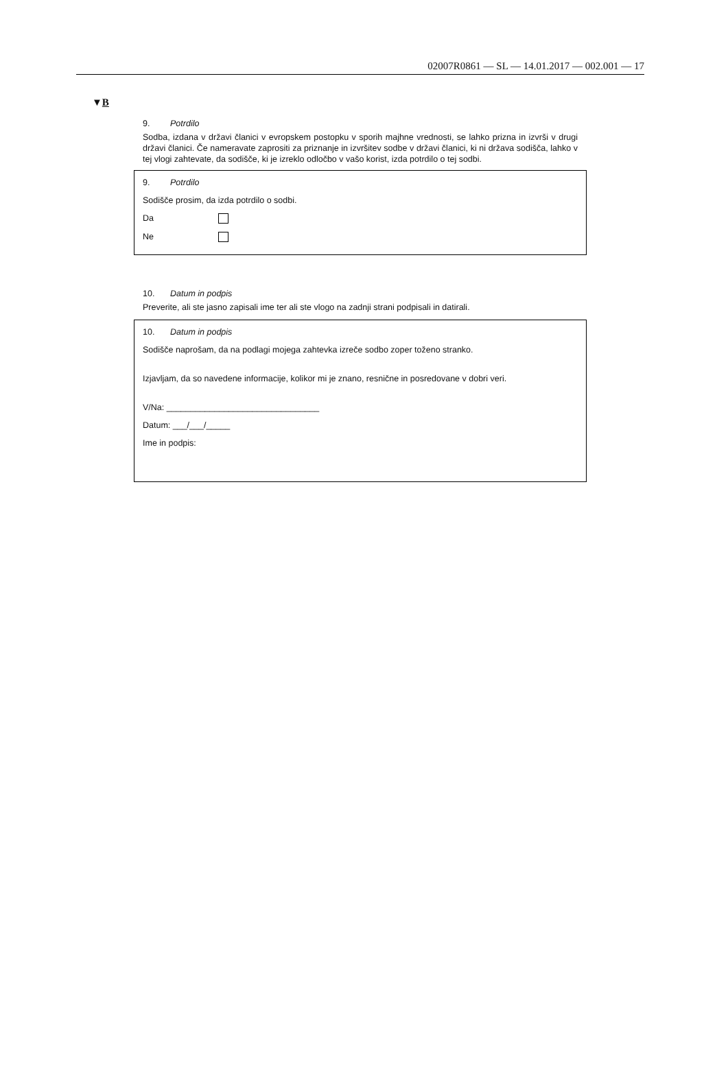02007R0861 — SL — 14.01.2017 — 002.001 — 17
▼B
9. Potrdilo
Sodba, izdana v državi članici v evropskem postopku v sporih majhne vrednosti, se lahko prizna in izvrši v drugi državi članici. Če nameravate zaprositi za priznanje in izvršitev sodbe v državi članici, ki ni država sodišča, lahko v tej vlogi zahtevate, da sodišče, ki je izreklo odločbo v vašo korist, izda potrdilo o tej sodbi.
9. Potrdilo
Sodišče prosim, da izda potrdilo o sodbi.
Da
Ne
10. Datum in podpis
Preverite, ali ste jasno zapisali ime ter ali ste vlogo na zadnji strani podpisali in datirali.
10. Datum in podpis
Sodišče naprošam, da na podlagi mojega zahtevka izreče sodbo zoper toženo stranko.
Izjavljam, da so navedene informacije, kolikor mi je znano, resnične in posredovane v dobri veri.
V/Na: ________________________________
Datum: ___/___/_____
Ime in podpis: